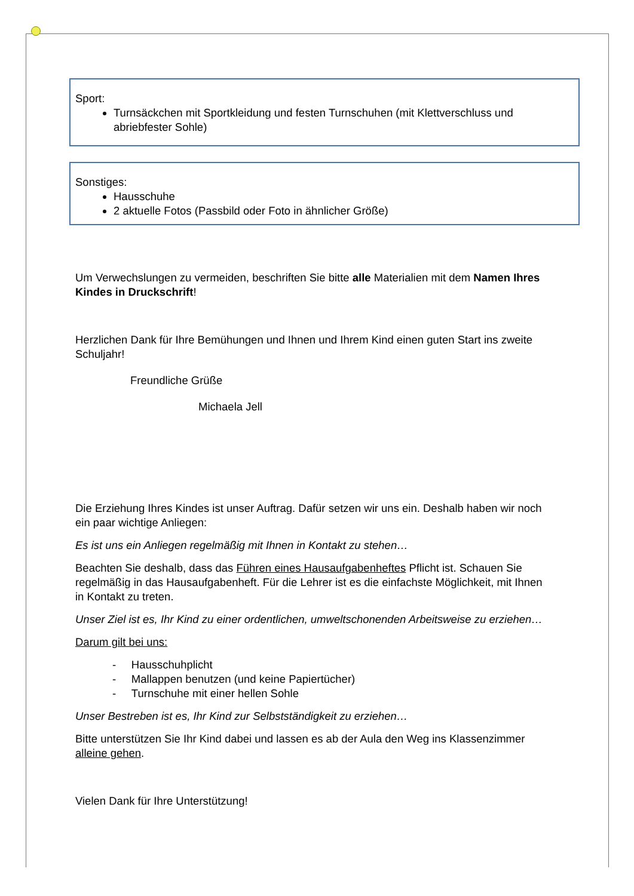Sport:
Turnsäckchen mit Sportkleidung und festen Turnschuhen (mit Klettverschluss und abriebfester Sohle)
Sonstiges:
Hausschuhe
2 aktuelle Fotos (Passbild oder Foto in ähnlicher Größe)
Um Verwechslungen zu vermeiden, beschriften Sie bitte alle Materialien mit dem Namen Ihres Kindes in Druckschrift!
Herzlichen Dank für Ihre Bemühungen und Ihnen und Ihrem Kind einen guten Start ins zweite Schuljahr!
Freundliche Grüße
Michaela Jell
Die Erziehung Ihres Kindes ist unser Auftrag. Dafür setzen wir uns ein. Deshalb haben wir noch ein paar wichtige Anliegen:
Es ist uns ein Anliegen regelmäßig mit Ihnen in Kontakt zu stehen…
Beachten Sie deshalb, dass das Führen eines Hausaufgabenheftes Pflicht ist. Schauen Sie regelmäßig in das Hausaufgabenheft. Für die Lehrer ist es die einfachste Möglichkeit, mit Ihnen in Kontakt zu treten.
Unser Ziel ist es, Ihr Kind zu einer ordentlichen, umweltschonenden Arbeitsweise zu erziehen…
Darum gilt bei uns:
- Hausschuhplicht
- Mallappen benutzen (und keine Papiertücher)
- Turnschuhe mit einer hellen Sohle
Unser Bestreben ist es, Ihr Kind zur Selbstständigkeit zu erziehen…
Bitte unterstützen Sie Ihr Kind dabei und lassen es ab der Aula den Weg ins Klassenzimmer alleine gehen.
Vielen Dank für Ihre Unterstützung!